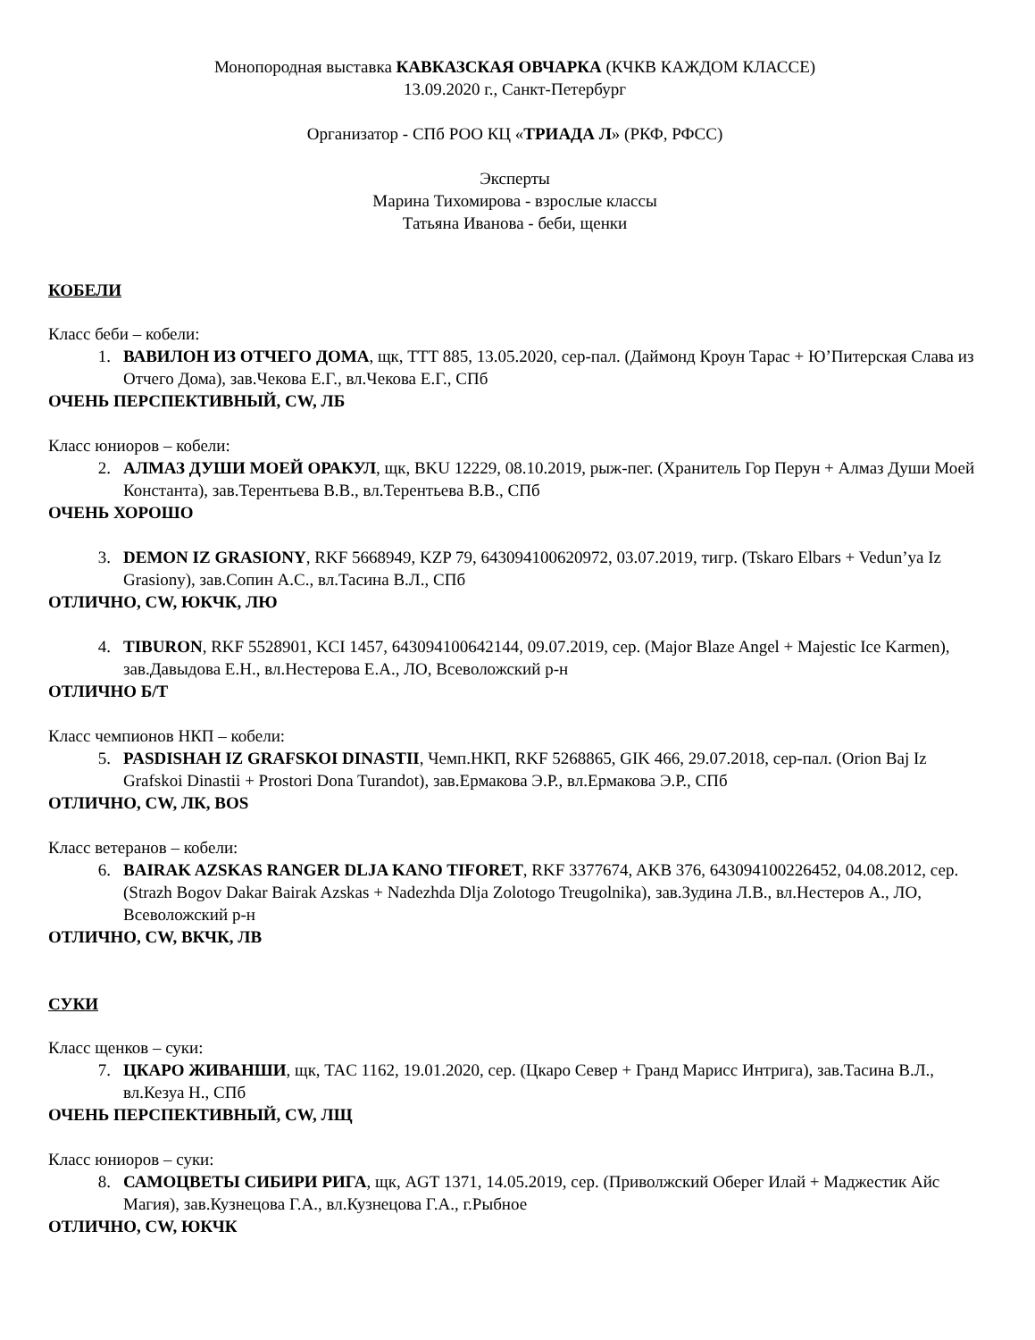Монопородная выставка КАВКАЗСКАЯ ОВЧАРКА (КЧКВ КАЖДОМ КЛАССЕ)
13.09.2020 г., Санкт-Петербург
Организатор - СПб РОО КЦ «ТРИАДА Л» (РКФ, РФСС)
Эксперты
Марина Тихомирова - взрослые классы
Татьяна Иванова - беби, щенки
КОБЕЛИ
Класс беби – кобели:
1. ВАВИЛОН ИЗ ОТЧЕГО ДОМА, щк, ТТТ 885, 13.05.2020, сер-пал. (Даймонд Кроун Тарас + Ю’Питерская Слава из Отчего Дома), зав.Чекова Е.Г., вл.Чекова Е.Г., СПб
ОЧЕНЬ ПЕРСПЕКТИВНЫЙ, CW, ЛБ
Класс юниоров – кобели:
2. АЛМАЗ ДУШИ МОЕЙ ОРАКУЛ, щк, BKU 12229, 08.10.2019, рыж-пег. (Хранитель Гор Перун + Алмаз Души Моей Константа), зав.Терентьева В.В., вл.Терентьева В.В., СПб
ОЧЕНЬ ХОРОШО
3. DEMON IZ GRASIONY, RKF 5668949, KZP 79, 643094100620972, 03.07.2019, тигр. (Tskaro Elbars + Vedun’ya Iz Grasiony), зав.Сопин А.С., вл.Тасина В.Л., СПб
ОТЛИЧНО, CW, ЮКЧК, ЛЮ
4. TIBURON, RKF 5528901, KCI 1457, 643094100642144, 09.07.2019, сер. (Major Blaze Angel + Majestic Ice Karmen), зав.Давыдова Е.Н., вл.Нестерова Е.А., ЛО, Всеволожский р-н
ОТЛИЧНО Б/Т
Класс чемпионов НКП – кобели:
5. PASDISHAH IZ GRAFSKOI DINASTII, Чемп.НКП, RKF 5268865, GIK 466, 29.07.2018, сер-пал. (Orion Baj Iz Grafskoi Dinastii + Prostori Dona Turandot), зав.Ермакова Э.Р., вл.Ермакова Э.Р., СПб
ОТЛИЧНО, CW, ЛК, BOS
Класс ветеранов – кобели:
6. BAIRAK AZSKAS RANGER DLJA KANO TIFORET, RKF 3377674, AKB 376, 643094100226452, 04.08.2012, сер. (Strazh Bogov Dakar Bairak Azskas + Nadezhda Dlja Zolotogo Treugolnika), зав.Зудина Л.В., вл.Нестеров А., ЛО, Всеволожский р-н
ОТЛИЧНО, CW, ВКЧК, ЛВ
СУКИ
Класс щенков – суки:
7. ЦКАРО ЖИВАНШИ, щк, TAC 1162, 19.01.2020, сер. (Цкаро Север + Гранд Марисс Интрига), зав.Тасина В.Л., вл.Кезуа Н., СПб
ОЧЕНЬ ПЕРСПЕКТИВНЫЙ, CW, ЛЩ
Класс юниоров – суки:
8. САМОЦВЕТЫ СИБИРИ РИГА, щк, AGT 1371, 14.05.2019, сер. (Приволжский Оберег Илай + Маджестик Айс Магия), зав.Кузнецова Г.А., вл.Кузнецова Г.А., г.Рыбное
ОТЛИЧНО, CW, ЮКЧК